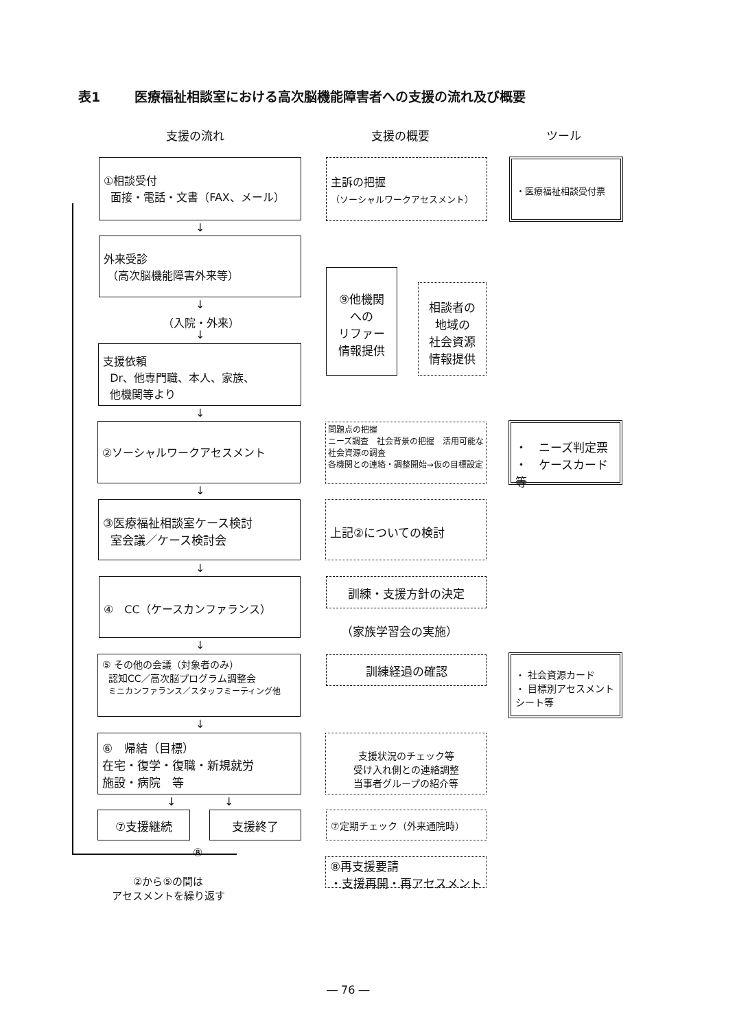表1 医療福祉相談室における高次脳機能障害者への支援の流れ及び概要
支援の流れ 支援の概要 ツール
①相談受付
面接・電話・文書（FAX、メール）
主訴の把握
（ソーシャルワークアセスメント）
・医療福祉相談受付票
↓
外来受診
（高次脳機能障害外来等）
↓
（入院・外来）
↓
⑨他機関
への
リファー
情報提供
相談者の
地域の
社会資源
情報提供
支援依頼
Dr、他専門職、本人、家族、
他機関等より
↓
②ソーシャルワークアセスメント
問題点の把握
ニーズ調査　社会背景の把握　活用可能な社会資源の調査
各機関との連絡・調整開始→仮の目標設定
・　ニーズ判定票
・　ケースカード等
↓
③医療福祉相談室ケース検討
室会議／ケース検討会
上記②についての検討
↓
④　CC（ケースカンファランス） 訓練・支援方針の決定
（家族学習会の実施）
↓
⑤ その他の会議（対象者のみ）
認知CC／高次脳プログラム調整会
ミニカンファランス／スタッフミーティング他
訓練経過の確認
・ 社会資源カード
・ 目標別アセスメントシート等
↓
⑥　帰結（目標）
在宅・復学・復職・新規就労
施設・病院　等
支援状況のチェック等
受け入れ側との連絡調整
当事者グループの紹介等
↓ ↓
⑦支援継続 支援終了 ⑦定期チェック（外来通院時）
⑧
②から⑤の間は
アセスメントを繰り返す
⑧再支援要請
・支援再開・再アセスメント
― 76 ―